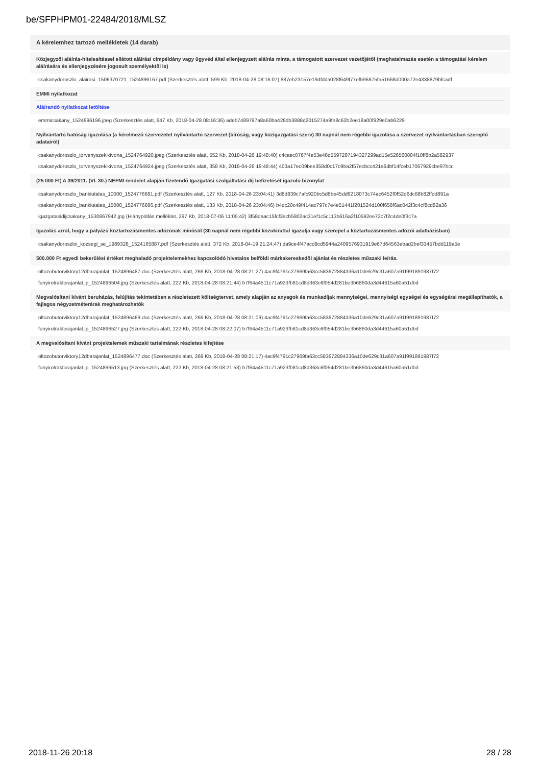be/SFPHPM01-22484/2018/MLSZ
A kérelemhez tartozó mellékletek (14 darab)
Közjegyzői aláírás-hitelesítéssel ellátott aláírási címpéldány vagy ügyvéd által ellenjegyzett aláírás minta, a támogatott szervezet vezetőjétől (meghatalmazás esetén a támogatási kérelem aláírására és ellenjegyzésére jogosult személyektől is)
csakanydoroszlo_alairasi_1506370721_1524896167.pdf (Szerkesztés alatt, 599 Kb, 2018-04-28 08:16:07) 887eb23157e19dfdda028f649f77ef596875fa51668d000a72e4338879bfcadf
EMMI nyilatkozat
Aláírandó nyilatkozat letöltése
emmicsakany_1524896196.jpeg (Szerkesztés alatt, 647 Kb, 2018-04-28 08:16:36) adeb7489797a8a60ba428db3888d2015274a9fe8c62b2ee18a00f929e0ab6229
Nyilvántartó hatóság igazolása (a kérelmező szervezetet nyilvántartó szervezet (bíróság, vagy közigazgatási szerv) 30 napnál nem régebbi igazolása a szervezet nyilvántartásban szereplő adatairól)
csakanydoroszlo_torvenyszekikivona_1524764920.jpeg (Szerkesztés alatt, 552 Kb, 2018-04-26 19:48:40) c4caec0767f4e53e48d5597287194327299ad15e526560804f10ff8b2a582937
csakanydoroszlo_torvenyszekikivona_1524764924.jpeg (Szerkesztés alatt, 358 Kb, 2018-04-26 19:48:44) 403a17ec09bee358d0c17c9ba2f57ecbcc421a6dbf14fceb17067929cbe97bcc
(25 000 Ft) A 39/2011. (VI. 30.) NEFMI rendelet alapján fizetendő Igazgatási szolgáltatási díj befizetését igazoló bizonylat
csakanydoroszlo_bankiutalas_10000_1524776681.pdf (Szerkesztés alatt, 127 Kb, 2018-04-26 23:04:41) 3d8d839c7afc920bc5d8be45dd6218073c74ac6452f0f52d6dc68b82ffdd891a
csakanydoroszlo_bankiutalas_15000_1524776686.pdf (Szerkesztés alatt, 133 Kb, 2018-04-26 23:04:46) b4dc20c49f414ac797c7e4e51441f201524d100f658f6ac042f3c4cf8cd82a36
igazgatasidijcsakany_1530867942.jpg (Hiánypótlás melléklet, 297 Kb, 2018-07-06 11:05:42) 3f58daac15fcf3acb5802ac31ef1c5c113b616a2f10592ee72c7f2c4de0f3c7a
Igazolás arról, hogy a pályázó köztartozásmentes adózónak minősül (30 napnál nem régebbi közokirattal igazolja vagy szerepel a köztartozásmentes adózói adatbázisban)
csakanydoroszloi_kozsegi_se_1989328_1524165887.pdf (Szerkesztés alatt, 372 Kb, 2018-04-19 21:24:47) da9ce4f47acd9cd5944a2409576931919e67d64563ebad2bef33457bdd119a5e
500.000 Ft egyedi bekerülési értéket meghaladó projektelemekhez kapcsolódó hivatalos belföldi márkakereskedői ajánlat és részletes műszaki leírás.
oltozobutorviktory12dbarajanlat_1524896487.doc (Szerkesztés alatt, 269 Kb, 2018-04-28 08:21:27) 4ac9f4791c27969fa63cc583672884336a10de629c31a607a91f991891987f72
funyirotraktorajanlat.jp_1524896504.jpg (Szerkesztés alatt, 222 Kb, 2018-04-28 08:21:44) b7f64a4511c71a923fb81cd8d363c6f054d281be3b6860da3d44615a60a51dbd
Megvalósítani kívánt beruházás, felújítás tekintetében a részletezett költségtervet, amely alapján az anyagok és munkadíjak mennyiségei, mennyiségi egységei és egységárai megállapíthatók, a fajlagos négyzetméterárak meghatározhatók
oltozobutorviktory12dbarajanlat_1524896469.doc (Szerkesztés alatt, 269 Kb, 2018-04-28 08:21:09) 4ac9f4791c27969fa63cc583672884336a10de629c31a607a91f991891987f72
funyirotraktorajanlat.jp_1524896527.jpg (Szerkesztés alatt, 222 Kb, 2018-04-28 08:22:07) b7f64a4511c71a923fb81cd8d363c6f054d281be3b6860da3d44615a60a51dbd
A megvalósítani kívánt projektelemek műszaki tartalmának részletes kifejtése
oltozobutorviktory12dbarajanlat_1524896477.doc (Szerkesztés alatt, 269 Kb, 2018-04-28 08:21:17) 4ac9f4791c27969fa63cc583672884336a10de629c31a607a91f991891987f72
funyirotraktorajanlat.jp_1524896513.jpg (Szerkesztés alatt, 222 Kb, 2018-04-28 08:21:53) b7f64a4511c71a923fb81cd8d363c6f054d281be3b6860da3d44615a60a51dbd
2018-11-26 20:18 28 / 28